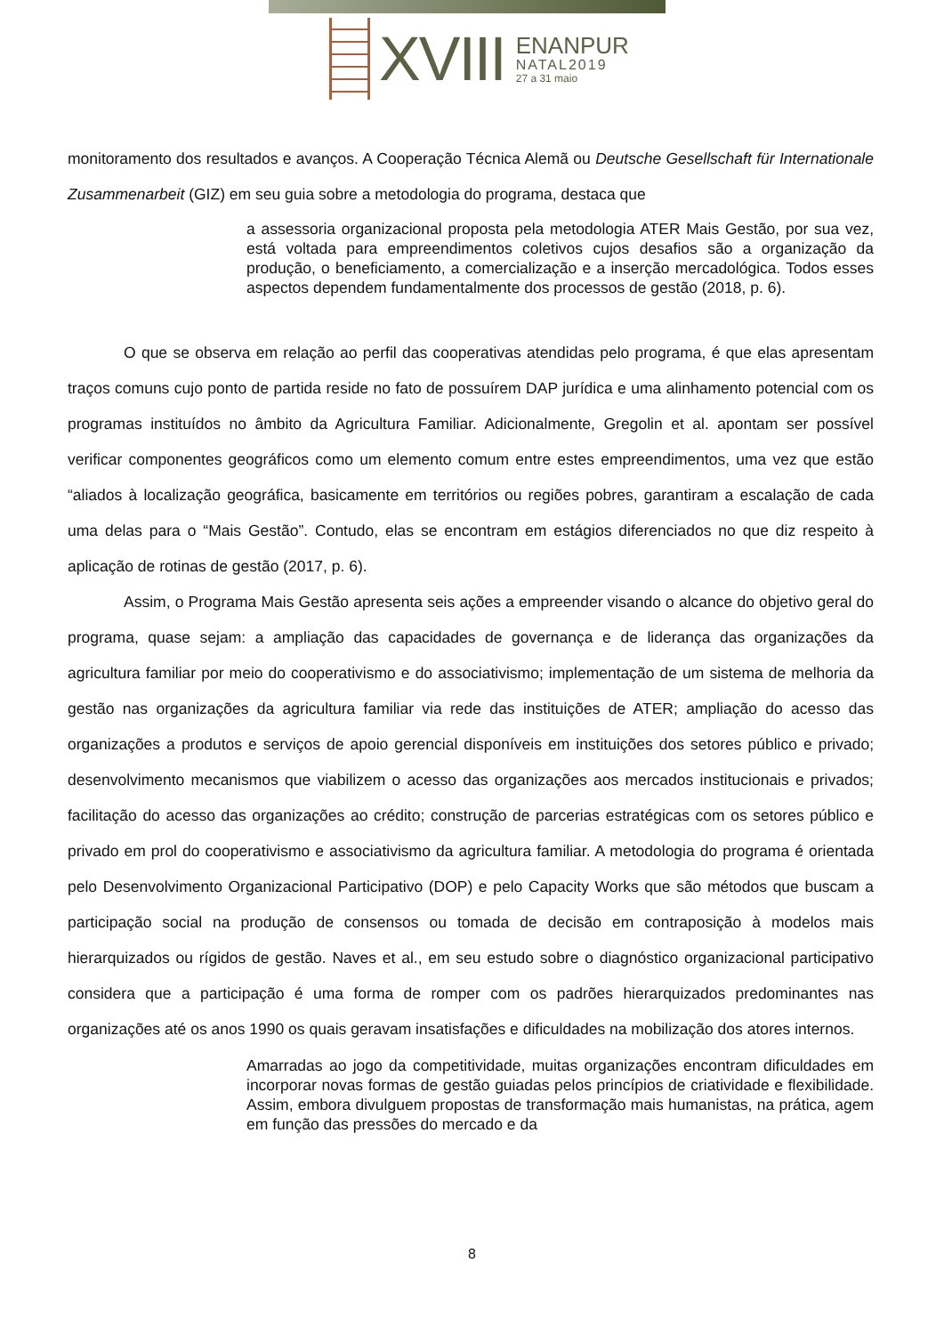XVIII
ENANPUR
NATAL2019
27 a 31 maio
monitoramento dos resultados e avanços. A Cooperação Técnica Alemã ou Deutsche Gesellschaft für Internationale Zusammenarbeit (GIZ) em seu guia sobre a metodologia do programa, destaca que
a assessoria organizacional proposta pela metodologia ATER Mais Gestão, por sua vez, está voltada para empreendimentos coletivos cujos desafios são a organização da produção, o beneficiamento, a comercialização e a inserção mercadológica. Todos esses aspectos dependem fundamentalmente dos processos de gestão (2018, p. 6).
O que se observa em relação ao perfil das cooperativas atendidas pelo programa, é que elas apresentam traços comuns cujo ponto de partida reside no fato de possuírem DAP jurídica e uma alinhamento potencial com os programas instituídos no âmbito da Agricultura Familiar. Adicionalmente, Gregolin et al. apontam ser possível verificar componentes geográficos como um elemento comum entre estes empreendimentos, uma vez que estão “aliados à localização geográfica, basicamente em territórios ou regiões pobres, garantiram a escalação de cada uma delas para o “Mais Gestão”. Contudo, elas se encontram em estágios diferenciados no que diz respeito à aplicação de rotinas de gestão (2017, p. 6).
Assim, o Programa Mais Gestão apresenta seis ações a empreender visando o alcance do objetivo geral do programa, quase sejam: a ampliação das capacidades de governança e de liderança das organizações da agricultura familiar por meio do cooperativismo e do associativismo; implementação de um sistema de melhoria da gestão nas organizações da agricultura familiar via rede das instituições de ATER; ampliação do acesso das organizações a produtos e serviços de apoio gerencial disponíveis em instituições dos setores público e privado; desenvolvimento mecanismos que viabilizem o acesso das organizações aos mercados institucionais e privados; facilitação do acesso das organizações ao crédito; construção de parcerias estratégicas com os setores público e privado em prol do cooperativismo e associativismo da agricultura familiar. A metodologia do programa é orientada pelo Desenvolvimento Organizacional Participativo (DOP) e pelo Capacity Works que são métodos que buscam a participação social na produção de consensos ou tomada de decisão em contraposição à modelos mais hierarquizados ou rígidos de gestão. Naves et al., em seu estudo sobre o diagnóstico organizacional participativo considera que a participação é uma forma de romper com os padrões hierarquizados predominantes nas organizações até os anos 1990 os quais geravam insatisfações e dificuldades na mobilização dos atores internos.
Amarradas ao jogo da competitividade, muitas organizações encontram dificuldades em incorporar novas formas de gestão guiadas pelos princípios de criatividade e flexibilidade. Assim, embora divulguem propostas de transformação mais humanistas, na prática, agem em função das pressões do mercado e da
8